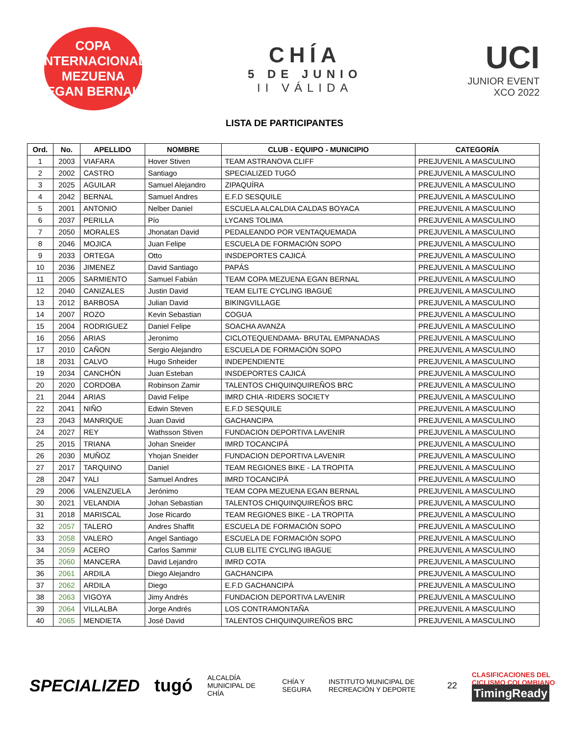COPA INTERNACIONAL
MEZUENA
EGAN BERNAL
CHÍA
5 DE JUNIO
II VÁLIDA
UCI
JUNIOR EVENT
XCO 2022
LISTA DE PARTICIPANTES
| Ord. | No. | APELLIDO | NOMBRE | CLUB - EQUIPO - MUNICIPIO | CATEGORÍA |
| --- | --- | --- | --- | --- | --- |
| 1 | 2003 | VIAFARA | Hover Stiven | TEAM ASTRANOVA CLIFF | PREJUVENIL A MASCULINO |
| 2 | 2002 | CASTRO | Santiago | SPECIALIZED TUGÓ | PREJUVENIL A MASCULINO |
| 3 | 2025 | AGUILAR | Samuel Alejandro | ZIPAQUÍRA | PREJUVENIL A MASCULINO |
| 4 | 2042 | BERNAL | Samuel Andres | E.F.D SESQUILE | PREJUVENIL A MASCULINO |
| 5 | 2001 | ANTONIO | Nelber Daniel | ESCUELA ALCALDIA CALDAS BOYACA | PREJUVENIL A MASCULINO |
| 6 | 2037 | PERILLA | Pío | LYCANS TOLIMA | PREJUVENIL A MASCULINO |
| 7 | 2050 | MORALES | Jhonatan David | PEDALEANDO POR VENTAQUEMADA | PREJUVENIL A MASCULINO |
| 8 | 2046 | MOJICA | Juan Felipe | ESCUELA DE FORMACIÓN SOPO | PREJUVENIL A MASCULINO |
| 9 | 2033 | ORTEGA | Otto | INSDEPORTES CAJICÁ | PREJUVENIL A MASCULINO |
| 10 | 2036 | JIMENEZ | David Santiago | PAPÁS | PREJUVENIL A MASCULINO |
| 11 | 2005 | SARMIENTO | Samuel Fabián | TEAM COPA MEZUENA EGAN BERNAL | PREJUVENIL A MASCULINO |
| 12 | 2040 | CANIZALES | Justin David | TEAM ELITE CYCLING IBAGUÉ | PREJUVENIL A MASCULINO |
| 13 | 2012 | BARBOSA | Julian David | BIKINGVILLAGE | PREJUVENIL A MASCULINO |
| 14 | 2007 | ROZO | Kevin Sebastian | COGUA | PREJUVENIL A MASCULINO |
| 15 | 2004 | RODRIGUEZ | Daniel Felipe | SOACHA AVANZA | PREJUVENIL A MASCULINO |
| 16 | 2056 | ARIAS | Jeronimo | CICLOTEQUENDAMA- BRUTAL EMPANADAS | PREJUVENIL A MASCULINO |
| 17 | 2010 | CAÑON | Sergio Alejandro | ESCUELA DE FORMACIÓN SOPO | PREJUVENIL A MASCULINO |
| 18 | 2031 | CALVO | Hugo Snheider | INDEPENDIENTE | PREJUVENIL A MASCULINO |
| 19 | 2034 | CANCHÓN | Juan Esteban | INSDEPORTES CAJICÁ | PREJUVENIL A MASCULINO |
| 20 | 2020 | CORDOBA | Robinson Zamir | TALENTOS CHIQUINQUIREÑOS BRC | PREJUVENIL A MASCULINO |
| 21 | 2044 | ARIAS | David Felipe | IMRD CHIA -RIDERS SOCIETY | PREJUVENIL A MASCULINO |
| 22 | 2041 | NIÑO | Edwin Steven | E.F.D SESQUILE | PREJUVENIL A MASCULINO |
| 23 | 2043 | MANRIQUE | Juan David | GACHANCIPA | PREJUVENIL A MASCULINO |
| 24 | 2027 | REY | Wathsson Stiven | FUNDACION DEPORTIVA LAVENIR | PREJUVENIL A MASCULINO |
| 25 | 2015 | TRIANA | Johan Sneider | IMRD TOCANCIPÁ | PREJUVENIL A MASCULINO |
| 26 | 2030 | MUÑOZ | Yhojan Sneider | FUNDACION DEPORTIVA LAVENIR | PREJUVENIL A MASCULINO |
| 27 | 2017 | TARQUINO | Daniel | TEAM REGIONES BIKE - LA TROPITA | PREJUVENIL A MASCULINO |
| 28 | 2047 | YALI | Samuel Andres | IMRD TOCANCIPÁ | PREJUVENIL A MASCULINO |
| 29 | 2006 | VALENZUELA | Jerónimo | TEAM COPA MEZUENA EGAN BERNAL | PREJUVENIL A MASCULINO |
| 30 | 2021 | VELANDIA | Johan Sebastian | TALENTOS CHIQUINQUIREÑOS BRC | PREJUVENIL A MASCULINO |
| 31 | 2018 | MARISCAL | Jose Ricardo | TEAM REGIONES BIKE - LA TROPITA | PREJUVENIL A MASCULINO |
| 32 | 2057 | TALERO | Andres Shaffit | ESCUELA DE FORMACIÓN SOPO | PREJUVENIL A MASCULINO |
| 33 | 2058 | VALERO | Angel Santiago | ESCUELA DE FORMACIÓN SOPO | PREJUVENIL A MASCULINO |
| 34 | 2059 | ACERO | Carlos Sammir | CLUB ELITE CYCLING IBAGUE | PREJUVENIL A MASCULINO |
| 35 | 2060 | MANCERA | David Lejandro | IMRD COTA | PREJUVENIL A MASCULINO |
| 36 | 2061 | ARDILA | Diego Alejandro | GACHANCIPA | PREJUVENIL A MASCULINO |
| 37 | 2062 | ARDILA | Diego | E.F.D GACHANCIPÁ | PREJUVENIL A MASCULINO |
| 38 | 2063 | VIGOYA | Jimy Andrés | FUNDACION DEPORTIVA LAVENIR | PREJUVENIL A MASCULINO |
| 39 | 2064 | VILLALBA | Jorge Andrés | LOS CONTRAMONTAÑA | PREJUVENIL A MASCULINO |
| 40 | 2065 | MENDIETA | José David | TALENTOS CHIQUINQUIREÑOS BRC | PREJUVENIL A MASCULINO |
SPECIALIZED tugó ALCALDÍA MUNICIPAL DE CHÍA CHÍA Y SEGURA INSTITUTO MUNICIPAL DE RECREACIÓN Y DEPORTE 22 CLASIFICACIONES DEL CICLISMO COLOMBIANO
TimingReady